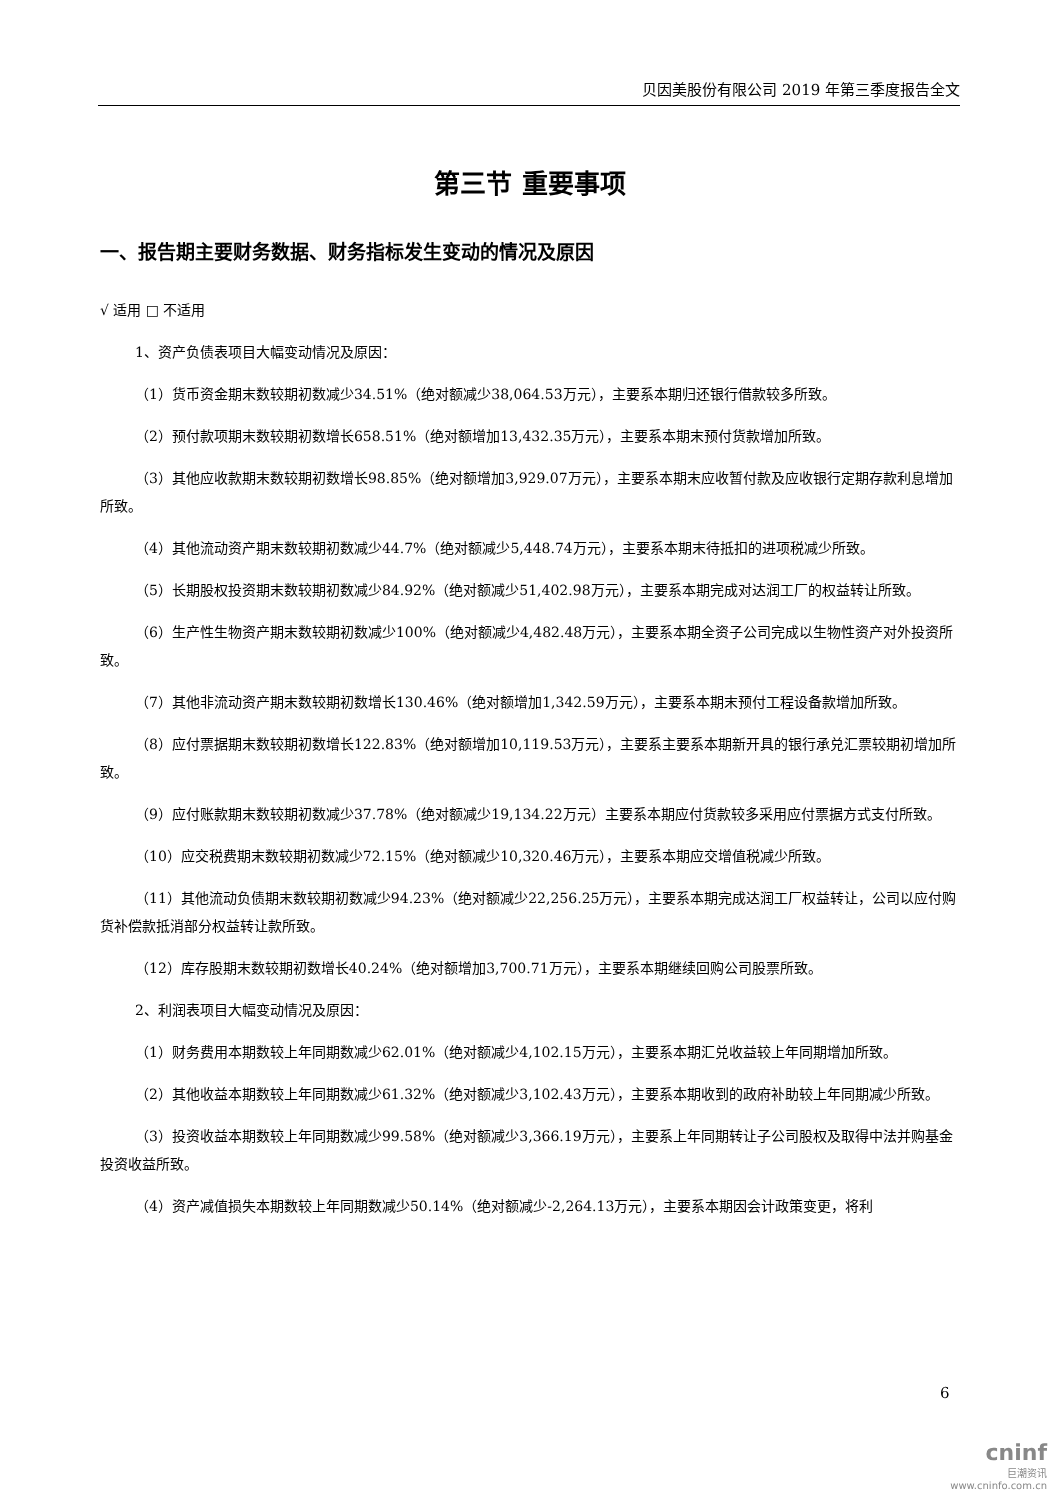贝因美股份有限公司 2019 年第三季度报告全文
第三节 重要事项
一、报告期主要财务数据、财务指标发生变动的情况及原因
√ 适用 □ 不适用
1、资产负债表项目大幅变动情况及原因：
（1）货币资金期末数较期初数减少34.51%（绝对额减少38,064.53万元），主要系本期归还银行借款较多所致。
（2）预付款项期末数较期初数增长658.51%（绝对额增加13,432.35万元），主要系本期末预付货款增加所致。
（3）其他应收款期末数较期初数增长98.85%（绝对额增加3,929.07万元），主要系本期末应收暂付款及应收银行定期存款利息增加所致。
（4）其他流动资产期末数较期初数减少44.7%（绝对额减少5,448.74万元），主要系本期末待抵扣的进项税减少所致。
（5）长期股权投资期末数较期初数减少84.92%（绝对额减少51,402.98万元），主要系本期完成对达润工厂的权益转让所致。
（6）生产性生物资产期末数较期初数减少100%（绝对额减少4,482.48万元），主要系本期全资子公司完成以生物性资产对外投资所致。
（7）其他非流动资产期末数较期初数增长130.46%（绝对额增加1,342.59万元），主要系本期末预付工程设备款增加所致。
（8）应付票据期末数较期初数增长122.83%（绝对额增加10,119.53万元），主要系主要系本期新开具的银行承兑汇票较期初增加所致。
（9）应付账款期末数较期初数减少37.78%（绝对额减少19,134.22万元）主要系本期应付货款较多采用应付票据方式支付所致。
（10）应交税费期末数较期初数减少72.15%（绝对额减少10,320.46万元），主要系本期应交增值税减少所致。
（11）其他流动负债期末数较期初数减少94.23%（绝对额减少22,256.25万元），主要系本期完成达润工厂权益转让，公司以应付购货补偿款抵消部分权益转让款所致。
（12）库存股期末数较期初数增长40.24%（绝对额增加3,700.71万元），主要系本期继续回购公司股票所致。
2、利润表项目大幅变动情况及原因：
（1）财务费用本期数较上年同期数减少62.01%（绝对额减少4,102.15万元），主要系本期汇兑收益较上年同期增加所致。
（2）其他收益本期数较上年同期数减少61.32%（绝对额减少3,102.43万元），主要系本期收到的政府补助较上年同期减少所致。
（3）投资收益本期数较上年同期数减少99.58%（绝对额减少3,366.19万元），主要系上年同期转让子公司股权及取得中法并购基金投资收益所致。
（4）资产减值损失本期数较上年同期数减少50.14%（绝对额减少-2,264.13万元），主要系本期因会计政策变更，将利
6
cninf
巨潮资讯
www.cninfo.com.cn